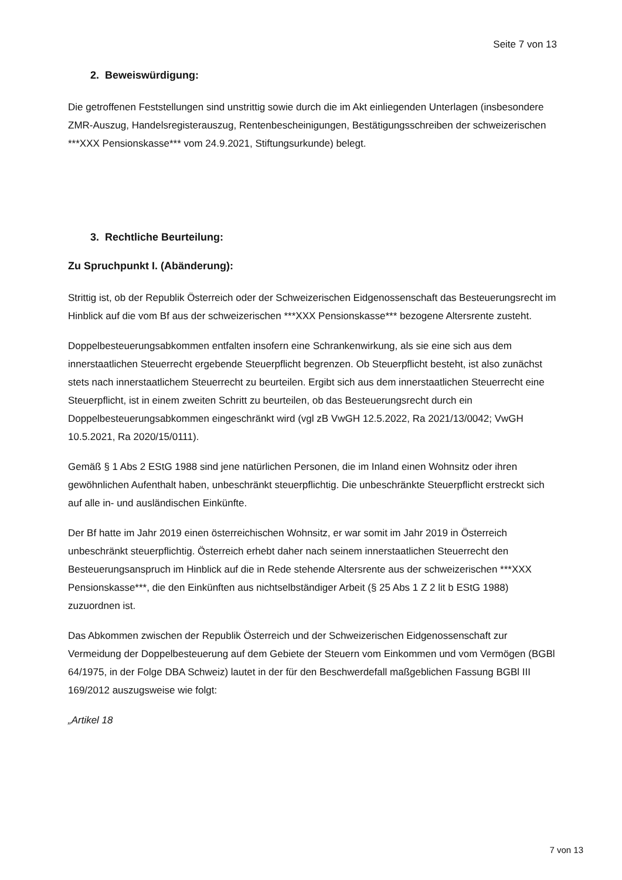Seite 7 von 13
2. Beweiswürdigung:
Die getroffenen Feststellungen sind unstrittig sowie durch die im Akt einliegenden Unterlagen (insbesondere ZMR-Auszug, Handelsregisterauszug, Rentenbescheinigungen, Bestätigungsschreiben der schweizerischen ***XXX Pensionskasse*** vom 24.9.2021, Stiftungsurkunde) belegt.
3. Rechtliche Beurteilung:
Zu Spruchpunkt I. (Abänderung):
Strittig ist, ob der Republik Österreich oder der Schweizerischen Eidgenossenschaft das Besteuerungsrecht im Hinblick auf die vom Bf aus der schweizerischen ***XXX Pensionskasse*** bezogene Altersrente zusteht.
Doppelbesteuerungsabkommen entfalten insofern eine Schrankenwirkung, als sie eine sich aus dem innerstaatlichen Steuerrecht ergebende Steuerpflicht begrenzen. Ob Steuerpflicht besteht, ist also zunächst stets nach innerstaatlichem Steuerrecht zu beurteilen. Ergibt sich aus dem innerstaatlichen Steuerrecht eine Steuerpflicht, ist in einem zweiten Schritt zu beurteilen, ob das Besteuerungsrecht durch ein Doppelbesteuerungsabkommen eingeschränkt wird (vgl zB VwGH 12.5.2022, Ra 2021/13/0042; VwGH 10.5.2021, Ra 2020/15/0111).
Gemäß § 1 Abs 2 EStG 1988 sind jene natürlichen Personen, die im Inland einen Wohnsitz oder ihren gewöhnlichen Aufenthalt haben, unbeschränkt steuerpflichtig. Die unbeschränkte Steuerpflicht erstreckt sich auf alle in- und ausländischen Einkünfte.
Der Bf hatte im Jahr 2019 einen österreichischen Wohnsitz, er war somit im Jahr 2019 in Österreich unbeschränkt steuerpflichtig. Österreich erhebt daher nach seinem innerstaatlichen Steuerrecht den Besteuerungsanspruch im Hinblick auf die in Rede stehende Altersrente aus der schweizerischen ***XXX Pensionskasse***, die den Einkünften aus nichtselbständiger Arbeit (§ 25 Abs 1 Z 2 lit b EStG 1988) zuzuordnen ist.
Das Abkommen zwischen der Republik Österreich und der Schweizerischen Eidgenossenschaft zur Vermeidung der Doppelbesteuerung auf dem Gebiete der Steuern vom Einkommen und vom Vermögen (BGBl 64/1975, in der Folge DBA Schweiz) lautet in der für den Beschwerdefall maßgeblichen Fassung BGBl III 169/2012 auszugsweise wie folgt:
„Artikel 18
7 von 13